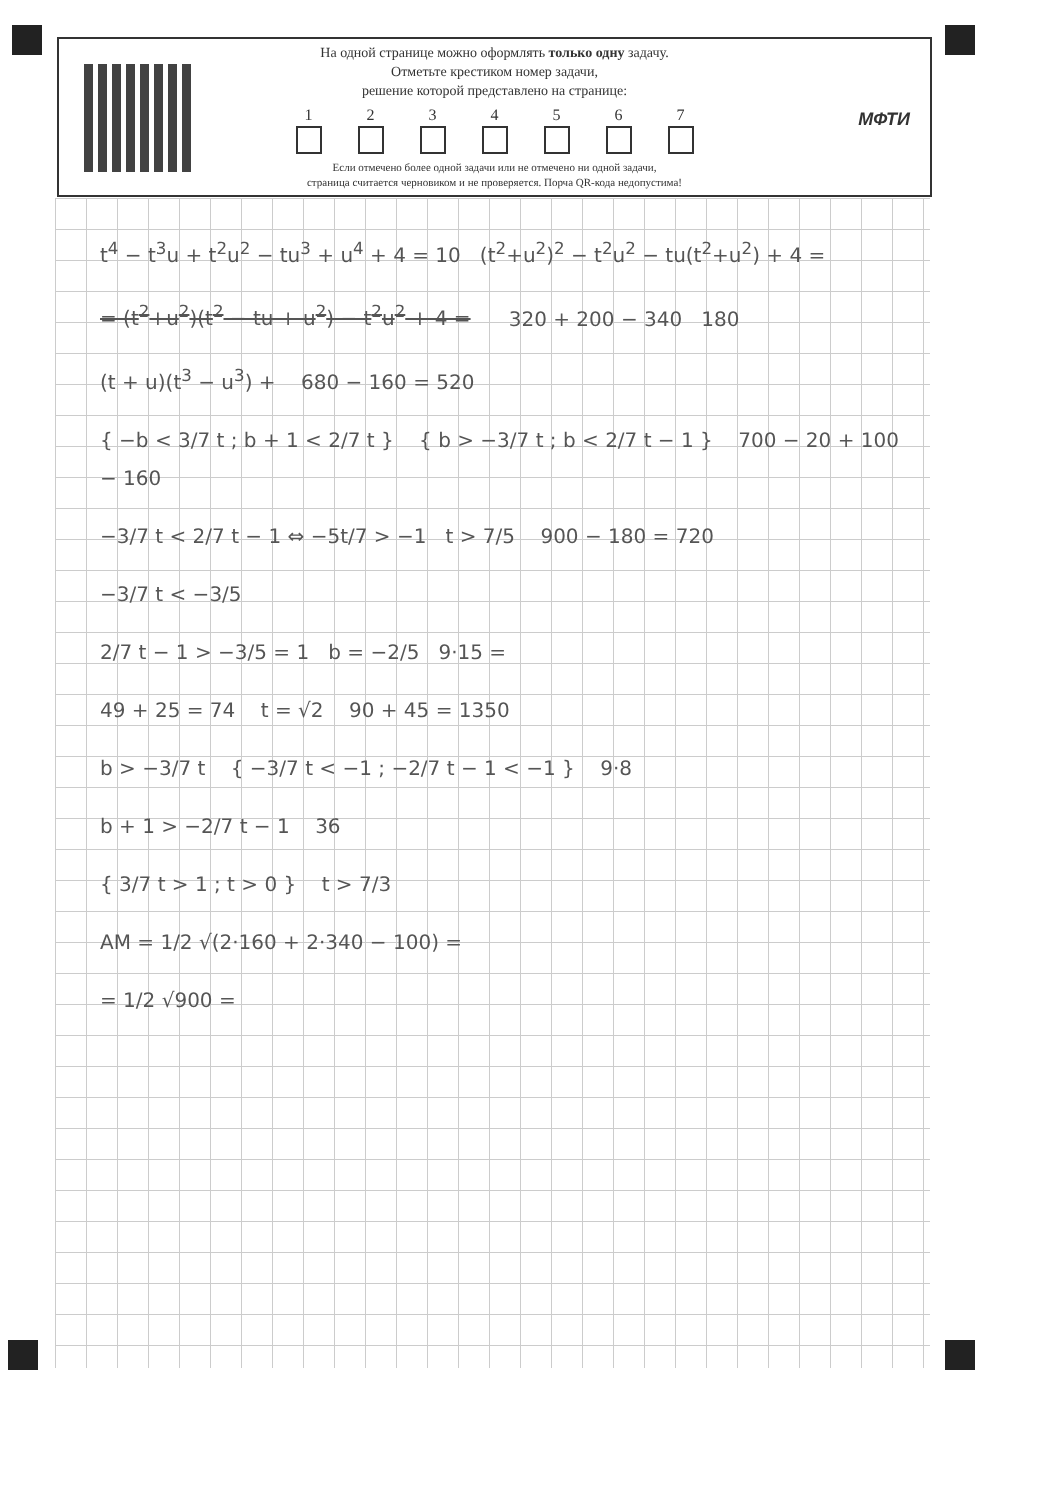На одной странице можно оформлять только одну задачу.
Отметьте крестиком номер задачи,
решение которой представлено на странице:
1 2 3 4 5 6 7
Если отмечено более одной задачи или не отмечено ни одной задачи,
страница считается черновиком и не проверяется. Порча QR-кода недопустима!
МФТИ
t<sup>4</sup> − t<sup>3</sup>u + t<sup>2</sup>u<sup>2</sup> − tu<sup>3</sup> + u<sup>4</sup> + 4 = 10 (t<sup>2</sup>+u<sup>2</sup>)<sup>2</sup> − t<sup>2</sup>u<sup>2</sup> − tu(t<sup>2</sup>+u<sup>2</sup>) + 4 =
= (t<sup>2</sup>+u<sup>2</sup>)(t<sup>2</sup> − tu + u<sup>2</sup>) − t<sup>2</sup>u<sup>2</sup> + 4 = 320 + 200 − 340 180
(t + u)(t<sup>3</sup> − u<sup>3</sup>) + 680 − 160 = 520
{ −b < 3/7 t ; b + 1 < 2/7 t } { b > −3/7 t ; b < 2/7 t − 1 } 700 − 20 + 100 − 160
−3/7 t < 2/7 t − 1 ⇔ −5t/7 > −1 t > 7/5 900 − 180 = 720
−3/7 t < −3/5
2/7 t − 1 > −3/5 = 1 b = −2/5 9·15 =
49 + 25 = 74 t = √2 90 + 45 = 1350
b > −3/7 t { −3/7 t < −1 ; −2/7 t − 1 < −1 } 9·8
b + 1 > −2/7 t − 1 36
{ 3/7 t > 1 ; t > 0 } t > 7/3
AM = 1/2 √(2·160 + 2·340 − 100) =
= 1/2 √900 =